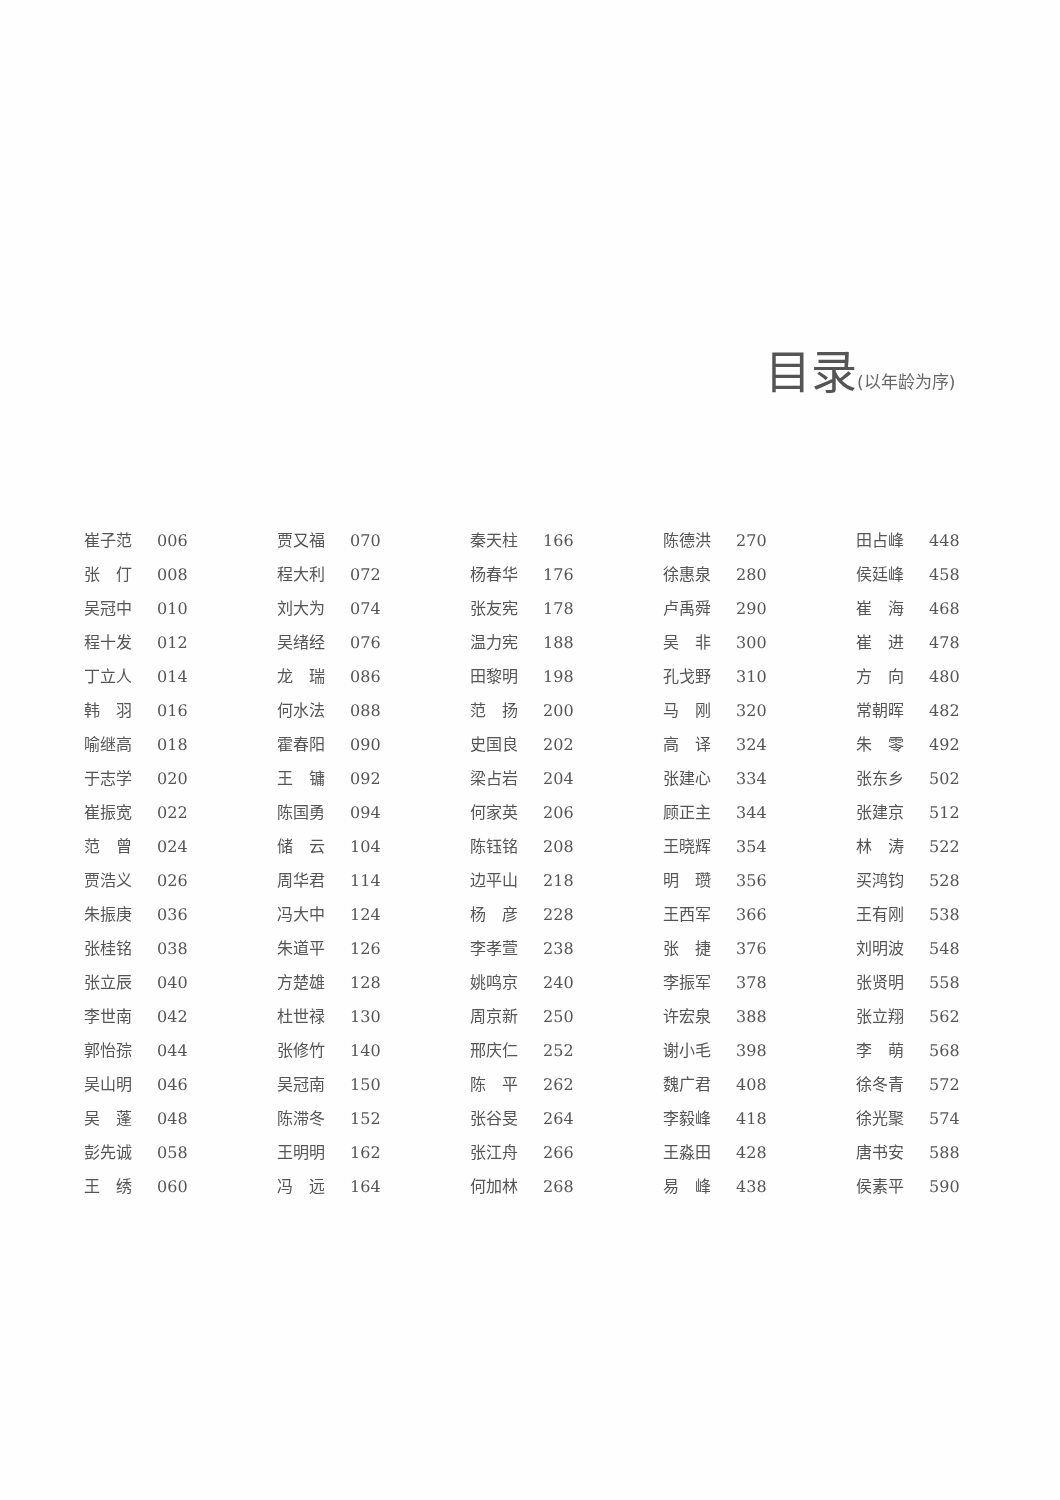目录(以年龄为序)
崔子范 006
张　仃 008
吴冠中 010
程十发 012
丁立人 014
韩　羽 016
喻继高 018
于志学 020
崔振宽 022
范　曾 024
贾浩义 026
朱振庚 036
张桂铭 038
张立辰 040
李世南 042
郭怡孮 044
吴山明 046
吴　蓬 048
彭先诚 058
王　绣 060
贾又福 070
程大利 072
刘大为 074
吴绪经 076
龙　瑞 086
何水法 088
霍春阳 090
王　镛 092
陈国勇 094
储　云 104
周华君 114
冯大中 124
朱道平 126
方楚雄 128
杜世禄 130
张修竹 140
吴冠南 150
陈滞冬 152
王明明 162
冯　远 164
秦天柱 166
杨春华 176
张友宪 178
温力宪 188
田黎明 198
范　扬 200
史国良 202
梁占岩 204
何家英 206
陈钰铭 208
边平山 218
杨　彦 228
李孝萱 238
姚鸣京 240
周京新 250
邢庆仁 252
陈　平 262
张谷旻 264
张江舟 266
何加林 268
陈德洪 270
徐惠泉 280
卢禹舜 290
吴　非 300
孔戈野 310
马　刚 320
高　译 324
张建心 334
顾正主 344
王晓辉 354
明　瓒 356
王西军 366
张　捷 376
李振军 378
许宏泉 388
谢小毛 398
魏广君 408
李毅峰 418
王淼田 428
易　峰 438
田占峰 448
侯廷峰 458
崔　海 468
崔　进 478
方　向 480
常朝晖 482
朱　零 492
张东乡 502
张建京 512
林　涛 522
买鸿钧 528
王有刚 538
刘明波 548
张贤明 558
张立翔 562
李　萌 568
徐冬青 572
徐光聚 574
唐书安 588
侯素平 590